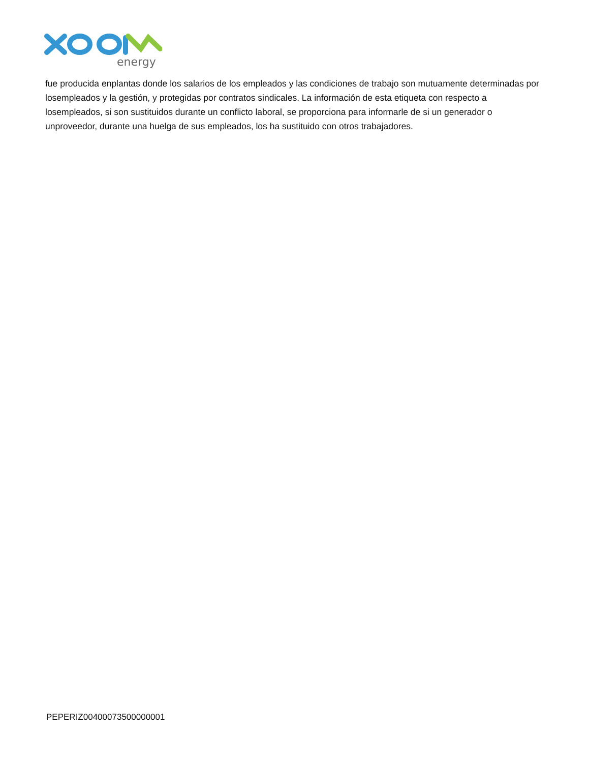energy
fue producida enplantas donde los salarios de los empleados y las condiciones de trabajo son mutuamente determinadas por losempleados y la gestión, y protegidas por contratos sindicales. La información de esta etiqueta con respecto a losempleados, si son sustituidos durante un conflicto laboral, se proporciona para informarle de si un generador o unproveedor, durante una huelga de sus empleados, los ha sustituido con otros trabajadores.
PEPERIZ00400073500000001